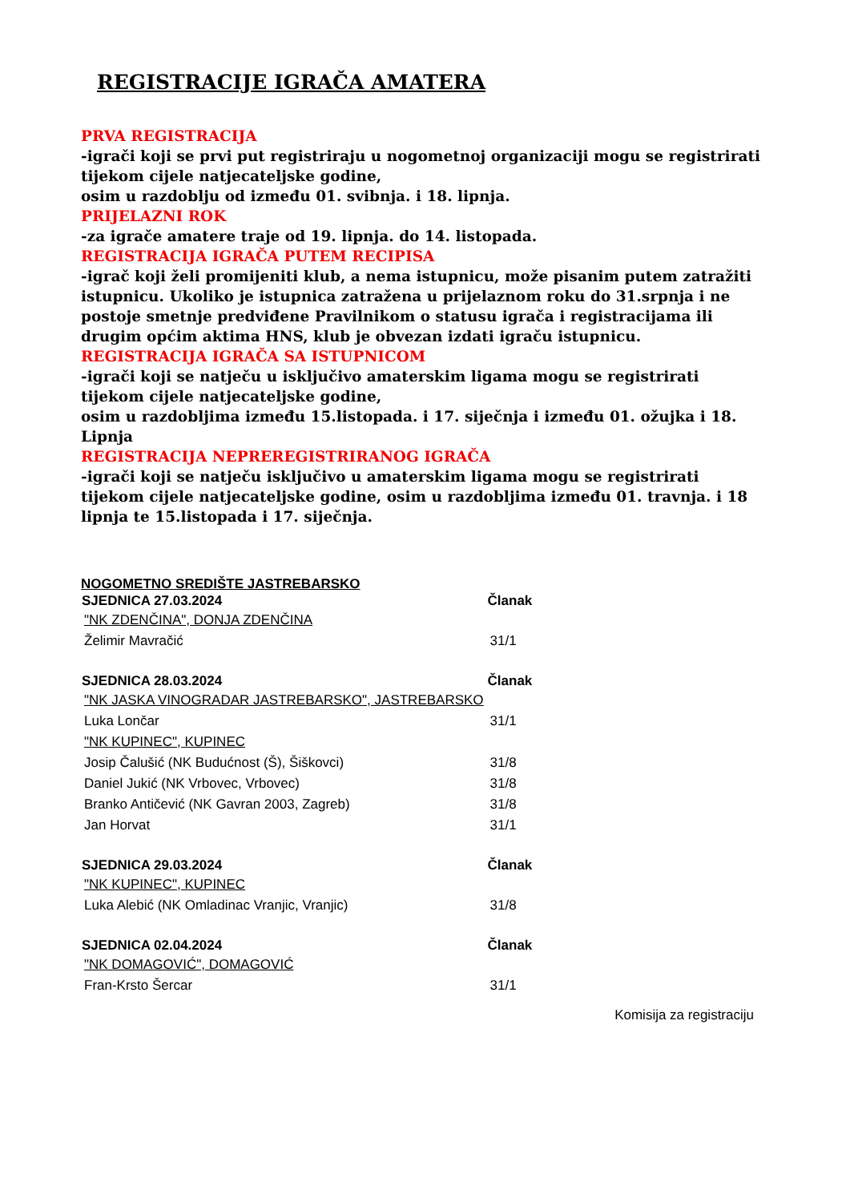REGISTRACIJE IGRAČA AMATERA
PRVA REGISTRACIJA
-igrači koji se prvi put registriraju u nogometnoj organizaciji mogu se registrirati tijekom cijele natjecateljske godine,
osim u razdoblju od između 01. svibnja. i 18. lipnja.
PRIJELAZNI ROK
-za igrače amatere traje od 19. lipnja. do 14. listopada.
REGISTRACIJA IGRAČA PUTEM RECIPISA
-igrač koji želi promijeniti klub, a nema istupnicu, može pisanim putem zatražiti istupnicu. Ukoliko je istupnica zatražena u prijelaznom roku do 31.srpnja i ne postoje smetnje predviđene Pravilnikom o statusu igrača i registracijama ili drugim općim aktima HNS, klub je obvezan izdati igraču istupnicu.
REGISTRACIJA IGRAČA SA ISTUPNICOM
-igrači koji se natječu u isključivo amaterskim ligama mogu se registrirati tijekom cijele natjecateljske godine,
osim u razdobljima između 15.listopada. i 17. siječnja i između 01. ožujka i 18. Lipnja
REGISTRACIJA NEPREREGISTRIRANOG IGRAČA
-igrači koji se natječu isključivo u amaterskim ligama mogu se registrirati tijekom cijele natjecateljske godine, osim u razdobljima između 01. travnja. i 18 lipnja te 15.listopada i 17. siječnja.
NOGOMETNO SREDIŠTE JASTREBARSKO
| SJEDNICA 27.03.2024 | Članak |
| --- | --- |
| "NK ZDENČINA", DONJA ZDENČINA | |
| Želimir Mavračić | 31/1 |
| SJEDNICA 28.03.2024 | Članak |
| "NK JASKA VINOGRADAR JASTREBARSKO", JASTREBARSKO | |
| Luka Lončar | 31/1 |
| "NK KUPINEC", KUPINEC | |
| Josip Čalušić (NK Budućnost (Š), Šiškovci) | 31/8 |
| Daniel Jukić (NK Vrbovec, Vrbovec) | 31/8 |
| Branko Antičević (NK Gavran 2003, Zagreb) | 31/8 |
| Jan Horvat | 31/1 |
| SJEDNICA 29.03.2024 | Članak |
| "NK KUPINEC", KUPINEC | |
| Luka Alebić (NK Omladinac Vranjic, Vranjic) | 31/8 |
| SJEDNICA 02.04.2024 | Članak |
| "NK DOMAGOVIĆ", DOMAGOVIĆ | |
| Fran-Krsto Šercar | 31/1 |
Komisija za registraciju